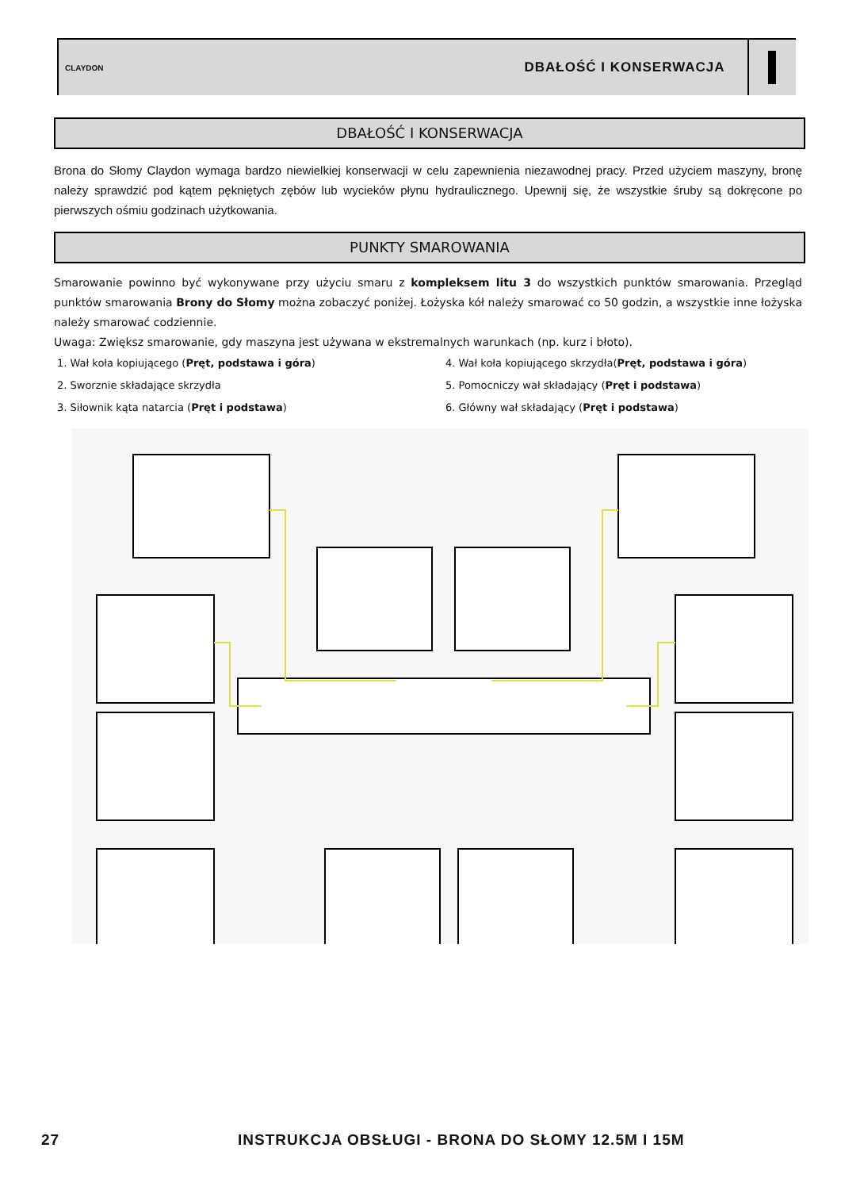CLAYDON
DBAŁOŚĆ I KONSERWACJA
DBAŁOŚĆ I KONSERWACJA
Brona do Słomy Claydon wymaga bardzo niewielkiej konserwacji w celu zapewnienia niezawodnej pracy. Przed użyciem maszyny, bronę należy sprawdzić pod kątem pękniętych zębów lub wycieków płynu hydraulicznego. Upewnij się, że wszystkie śruby są dokręcone po pierwszych ośmiu godzinach użytkowania.
PUNKTY SMAROWANIA
Smarowanie powinno być wykonywane przy użyciu smaru z kompleksem litu 3 do wszystkich punktów smarowania. Przegląd punktów smarowania Brony do Słomy można zobaczyć poniżej. Łożyska kół należy smarować co 50 godzin, a wszystkie inne łożyska należy smarować codziennie.
Uwaga: Zwiększ smarowanie, gdy maszyna jest używana w ekstremalnych warunkach (np. kurz i błoto).
1. Wał koła kopiującego (Pręt, podstawa i góra)
4. Wał koła kopiującego skrzydła(Pręt, podstawa i góra)
2. Sworznie składające skrzydła
5. Pomocniczy wał składający (Pręt i podstawa)
3. Siłownik kąta natarcia (Pręt i podstawa)
6. Główny wał składający (Pręt i podstawa)
27
INSTRUKCJA OBSŁUGI - BRONA DO SŁOMY 12.5M I 15M